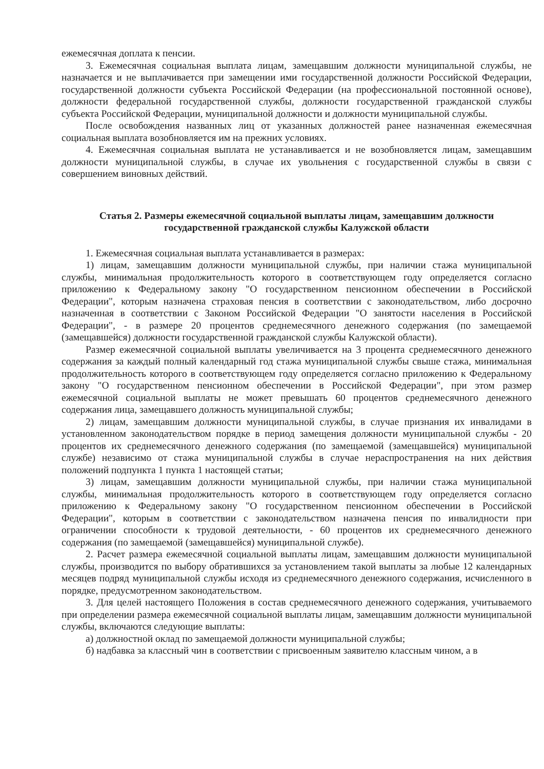ежемесячная доплата к пенсии.
3. Ежемесячная социальная выплата лицам, замещавшим должности муниципальной службы, не назначается и не выплачивается при замещении ими государственной должности Российской Федерации, государственной должности субъекта Российской Федерации (на профессиональной постоянной основе), должности федеральной государственной службы, должности государственной гражданской службы субъекта Российской Федерации, муниципальной должности и должности муниципальной службы.
После освобождения названных лиц от указанных должностей ранее назначенная ежемесячная социальная выплата возобновляется им на прежних условиях.
4. Ежемесячная социальная выплата не устанавливается и не возобновляется лицам, замещавшим должности муниципальной службы, в случае их увольнения с государственной службы в связи с совершением виновных действий.
Статья 2. Размеры ежемесячной социальной выплаты лицам, замещавшим должности государственной гражданской службы Калужской области
1. Ежемесячная социальная выплата устанавливается в размерах:
1) лицам, замещавшим должности муниципальной службы, при наличии стажа муниципальной службы, минимальная продолжительность которого в соответствующем году определяется согласно приложению к Федеральному закону "О государственном пенсионном обеспечении в Российской Федерации", которым назначена страховая пенсия в соответствии с законодательством, либо досрочно назначенная в соответствии с Законом Российской Федерации "О занятости населения в Российской Федерации", - в размере 20 процентов среднемесячного денежного содержания (по замещаемой (замещавшейся) должности государственной гражданской службы Калужской области).
Размер ежемесячной социальной выплаты увеличивается на 3 процента среднемесячного денежного содержания за каждый полный календарный год стажа муниципальной службы свыше стажа, минимальная продолжительность которого в соответствующем году определяется согласно приложению к Федеральному закону "О государственном пенсионном обеспечении в Российской Федерации", при этом размер ежемесячной социальной выплаты не может превышать 60 процентов среднемесячного денежного содержания лица, замещавшего должность муниципальной службы;
2) лицам, замещавшим должности муниципальной службы, в случае признания их инвалидами в установленном законодательством порядке в период замещения должности муниципальной службы - 20 процентов их среднемесячного денежного содержания (по замещаемой (замещавшейся) муниципальной службе) независимо от стажа муниципальной службы в случае нераспространения на них действия положений подпункта 1 пункта 1 настоящей статьи;
3) лицам, замещавшим должности муниципальной службы, при наличии стажа муниципальной службы, минимальная продолжительность которого в соответствующем году определяется согласно приложению к Федеральному закону "О государственном пенсионном обеспечении в Российской Федерации", которым в соответствии с законодательством назначена пенсия по инвалидности при ограничении способности к трудовой деятельности, - 60 процентов их среднемесячного денежного содержания (по замещаемой (замещавшейся) муниципальной службе).
2. Расчет размера ежемесячной социальной выплаты лицам, замещавшим должности муниципальной службы, производится по выбору обратившихся за установлением такой выплаты за любые 12 календарных месяцев подряд муниципальной службы исходя из среднемесячного денежного содержания, исчисленного в порядке, предусмотренном законодательством.
3. Для целей настоящего Положения в состав среднемесячного денежного содержания, учитываемого при определении размера ежемесячной социальной выплаты лицам, замещавшим должности муниципальной службы, включаются следующие выплаты:
а) должностной оклад по замещаемой должности муниципальной службы;
б) надбавка за классный чин в соответствии с присвоенным заявителю классным чином, а в